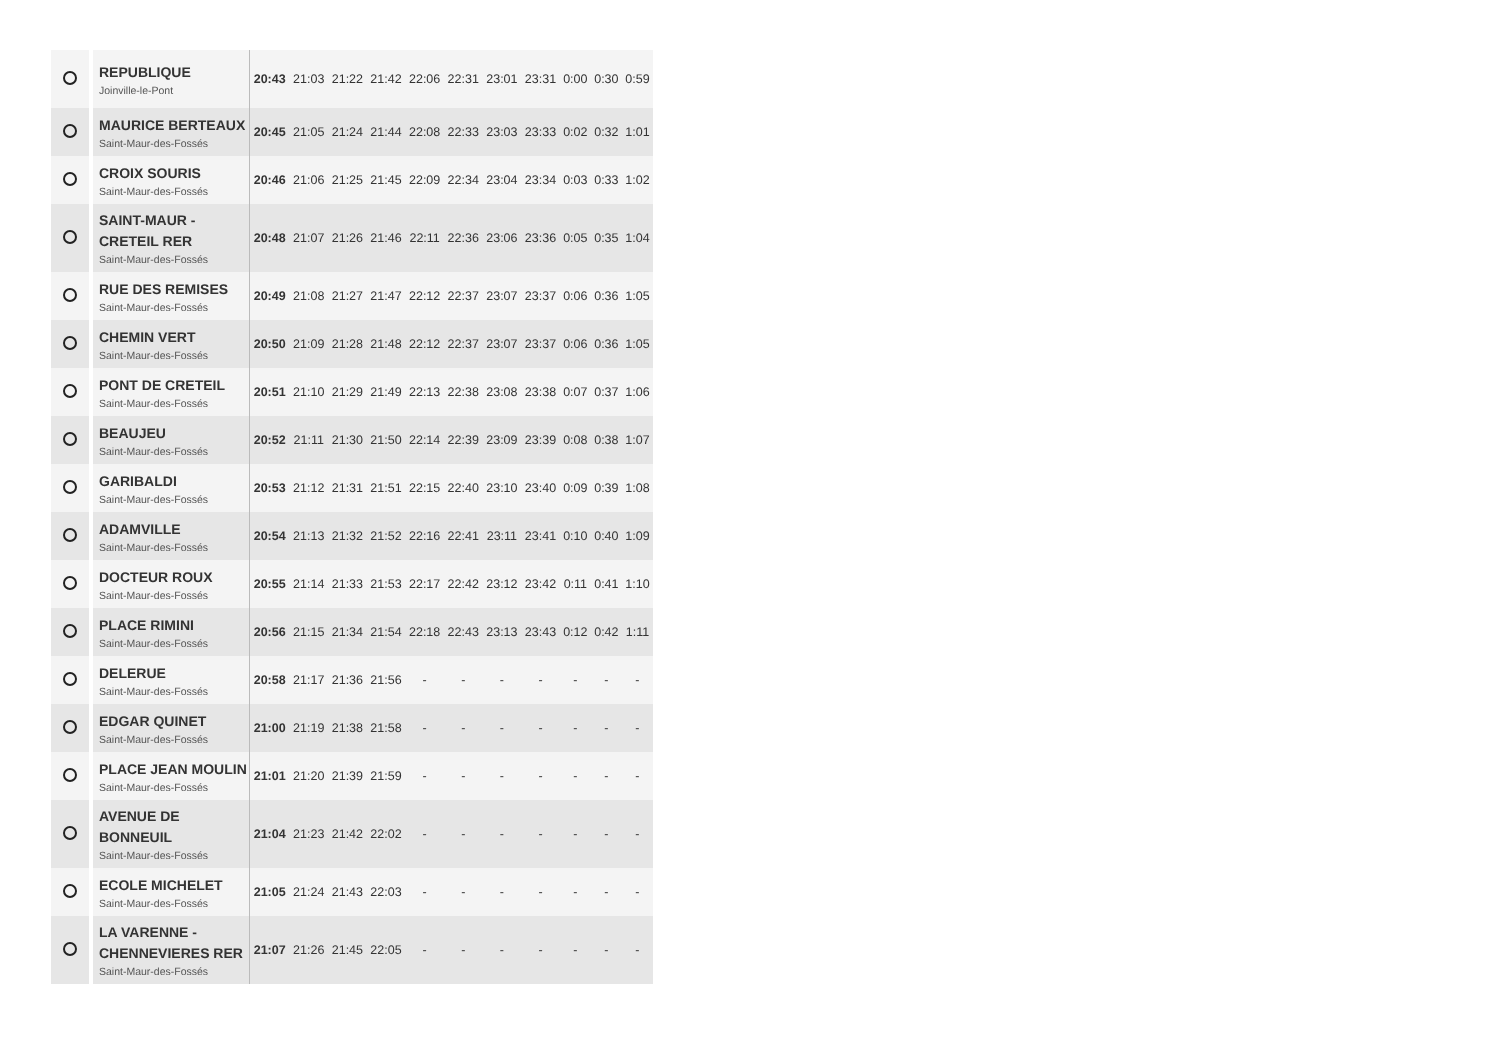| | REPUBLIQUE Joinville-le-Pont | 20:43 | 21:03 | 21:22 | 21:42 | 22:06 | 22:31 | 23:01 | 23:31 | 0:00 | 0:30 | 0:59 |
| | MAURICE BERTEAUX Saint-Maur-des-Fossés | 20:45 | 21:05 | 21:24 | 21:44 | 22:08 | 22:33 | 23:03 | 23:33 | 0:02 | 0:32 | 1:01 |
| | CROIX SOURIS Saint-Maur-des-Fossés | 20:46 | 21:06 | 21:25 | 21:45 | 22:09 | 22:34 | 23:04 | 23:34 | 0:03 | 0:33 | 1:02 |
| | SAINT-MAUR - CRETEIL RER Saint-Maur-des-Fossés | 20:48 | 21:07 | 21:26 | 21:46 | 22:11 | 22:36 | 23:06 | 23:36 | 0:05 | 0:35 | 1:04 |
| | RUE DES REMISES Saint-Maur-des-Fossés | 20:49 | 21:08 | 21:27 | 21:47 | 22:12 | 22:37 | 23:07 | 23:37 | 0:06 | 0:36 | 1:05 |
| | CHEMIN VERT Saint-Maur-des-Fossés | 20:50 | 21:09 | 21:28 | 21:48 | 22:12 | 22:37 | 23:07 | 23:37 | 0:06 | 0:36 | 1:05 |
| | PONT DE CRETEIL Saint-Maur-des-Fossés | 20:51 | 21:10 | 21:29 | 21:49 | 22:13 | 22:38 | 23:08 | 23:38 | 0:07 | 0:37 | 1:06 |
| | BEAUJEU Saint-Maur-des-Fossés | 20:52 | 21:11 | 21:30 | 21:50 | 22:14 | 22:39 | 23:09 | 23:39 | 0:08 | 0:38 | 1:07 |
| | GARIBALDI Saint-Maur-des-Fossés | 20:53 | 21:12 | 21:31 | 21:51 | 22:15 | 22:40 | 23:10 | 23:40 | 0:09 | 0:39 | 1:08 |
| | ADAMVILLE Saint-Maur-des-Fossés | 20:54 | 21:13 | 21:32 | 21:52 | 22:16 | 22:41 | 23:11 | 23:41 | 0:10 | 0:40 | 1:09 |
| | DOCTEUR ROUX Saint-Maur-des-Fossés | 20:55 | 21:14 | 21:33 | 21:53 | 22:17 | 22:42 | 23:12 | 23:42 | 0:11 | 0:41 | 1:10 |
| | PLACE RIMINI Saint-Maur-des-Fossés | 20:56 | 21:15 | 21:34 | 21:54 | 22:18 | 22:43 | 23:13 | 23:43 | 0:12 | 0:42 | 1:11 |
| | DELERUE Saint-Maur-des-Fossés | 20:58 | 21:17 | 21:36 | 21:56 | - | - | - | - | - | - | - |
| | EDGAR QUINET Saint-Maur-des-Fossés | 21:00 | 21:19 | 21:38 | 21:58 | - | - | - | - | - | - | - |
| | PLACE JEAN MOULIN Saint-Maur-des-Fossés | 21:01 | 21:20 | 21:39 | 21:59 | - | - | - | - | - | - | - |
| | AVENUE DE BONNEUIL Saint-Maur-des-Fossés | 21:04 | 21:23 | 21:42 | 22:02 | - | - | - | - | - | - | - |
| | ECOLE MICHELET Saint-Maur-des-Fossés | 21:05 | 21:24 | 21:43 | 22:03 | - | - | - | - | - | - | - |
| | LA VARENNE - CHENNEVIERES RER Saint-Maur-des-Fossés | 21:07 | 21:26 | 21:45 | 22:05 | - | - | - | - | - | - | - |